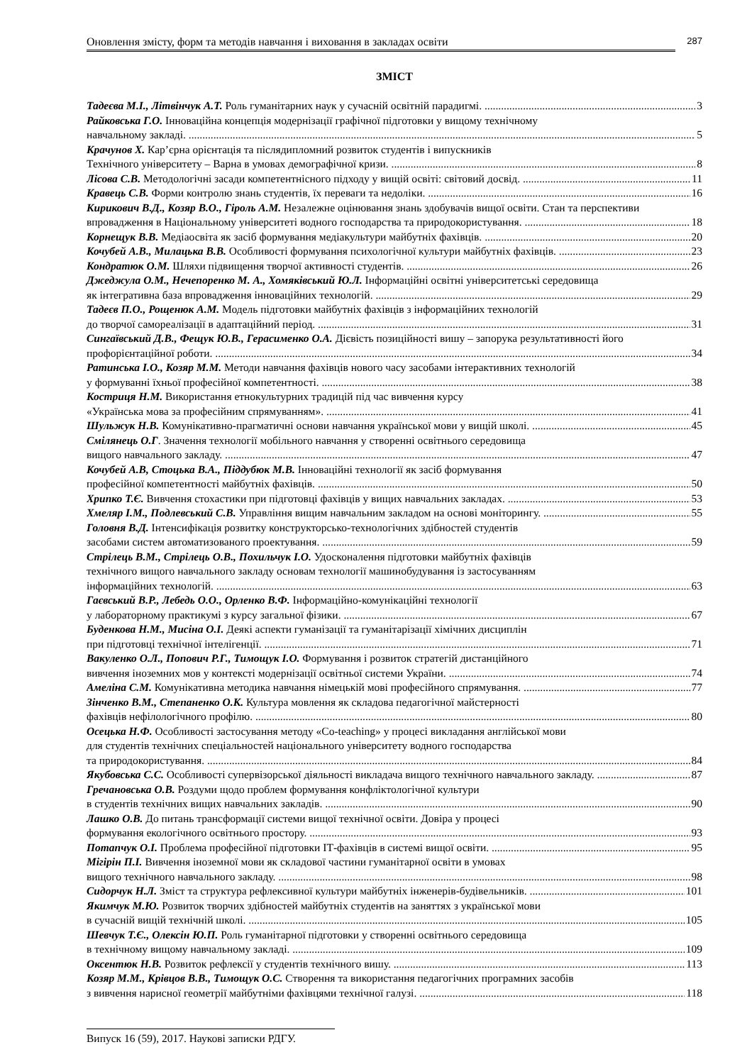Оновлення змісту, форм та методів навчання і виховання в закладах освіти
287
ЗМІСТ
Тадеєва М.І., Літвінчук А.Т. Роль гуманітарних наук у сучасній освітній парадигмі. 3
Райковська Г.О. Інноваційна концепція модернізації графічної підготовки у вищому технічному
навчальному закладі. 5
Крачунов Х. Кар’єрна орієнтація та післядипломний розвиток студентів і випускників
Технічного університету – Варна в умовах демографічної кризи. 8
Лісова С.В. Методологічні засади компетентнісного підходу у вищій освіті: світовий досвід. 11
Кравець С.В. Форми контролю знань студентів, їх переваги та недоліки. 16
Кирикович В.Д., Козяр В.О., Гіроль А.М. Незалежне оцінювання знань здобувачів вищої освіти. Стан та перспективи
впровадження в Національному університеті водного господарства та природокористування. 18
Корнещук В.В. Медіаосвіта як засіб формування медіакультури майбутніх фахівців. 20
Кочубей А.В., Милацька В.В. Особливості формування психологічної культури майбутніх фахівців. 23
Кондратюк О.М. Шляхи підвищення творчої активності студентів. 26
Джеджула О.М., Нечепоренко М. А., Хомяківський Ю.Л. Інформаційні освітні університетські середовища
як інтегративна база впровадження інноваційних технологій. 29
Тадеєв П.О., Рощенюк А.М. Модель підготовки майбутніх фахівців з інформаційних технологій
до творчої самореалізації в адаптаційний період. 31
Сингаївський Д.В., Фещук Ю.В., Герасименко О.А. Дієвість позиційності вишу – запорука результативності його
профорієнтаційної роботи. 34
Ратинська І.О., Козяр М.М. Методи навчання фахівців нового часу засобами інтерактивних технологій
у формуванні їхньої професійної компетентності. 38
Костриця Н.М. Використання етнокультурних традицій під час вивчення курсу
«Українська мова за професійним спрямуванням». 41
Шульжук Н.В. Комунікативно-прагматичні основи навчання української мови у вищій школі. 45
Смілянець О.Г. Значення технології мобільного навчання у створенні освітнього середовища
вищого навчального закладу. 47
Кочубей А.В, Стоцька В.А., Піддубюк М.В. Інноваційні технології як засіб формування
професійної компетентності майбутніх фахівців. 50
Хрипко Т.Є. Вивчення стохастики при підготовці фахівців у вищих навчальних закладах. 53
Хмеляр І.М., Подлевський С.В. Управління вищим навчальним закладом на основі моніторингу. 55
Головня В.Д. Інтенсифікація розвитку конструкторсько-технологічних здібностей студентів
засобами систем автоматизованого проектування. 59
Стрілець В.М., Стрілець О.В., Похильчук І.О. Удосконалення підготовки майбутніх фахівців
технічного вищого навчального закладу основам технології машинобудування із застосуванням
інформаційних технологій. 63
Гаєвський В.Р., Лебедь О.О., Орленко В.Ф. Інформаційно-комунікаційні технології
у лабораторному практикумі з курсу загальної фізики. 67
Буденкова Н.М., Мисіна О.І. Деякі аспекти гуманізації та гуманітарізації хімічних дисциплін
при підготовці технічної інтелігенції. 71
Вакуленко О.Л., Попович Р.Г., Тимощук І.О. Формування і розвиток стратегій дистанційного
вивчення іноземних мов у контексті модернізації освітньої системи України. 74
Амеліна С.М. Комунікативна методика навчання німецькій мові професійного спрямування. 77
Зінченко В.М., Степаненко О.К. Культура мовлення як складова педагогічної майстерності
фахівців нефілологічного профілю. 80
Осецька Н.Ф. Особливості застосування методу «Co-teaching» у процесі викладання англійської мови
для студентів технічних спеціальностей національного університету водного господарства
та природокористування. 84
Якубовська С.С. Особливості супервізорської діяльності викладача вищого технічного навчального закладу. 87
Гречановська О.В. Роздуми щодо проблем формування конфліктологічної культури
в студентів технічних вищих навчальних закладів. 90
Лашко О.В. До питань трансформації системи вищої технічної освіти. Довіра у процесі
формування екологічного освітнього простору. 93
Потапчук О.І. Проблема професійної підготовки ІТ-фахівців в системі вищої освіти. 95
Мігірін П.І. Вивчення іноземної мови як складової частини гуманітарної освіти в умовах
вищого технічного навчального закладу. 98
Сидорчук Н.Л. Зміст та структура рефлексивної культури майбутніх інженерів-будівельників. 101
Якимчук М.Ю. Розвиток творчих здібностей майбутніх студентів на заняттях з української мови
в сучасній вищій технічній школі. 105
Шевчук Т.Є., Олексін Ю.П. Роль гуманітарної підготовки у створенні освітнього середовища
в технічному вищому навчальному закладі. 109
Оксентюк Н.В. Розвиток рефлексії у студентів технічного вишу. 113
Козяр М.М., Крівцов В.В., Тимощук О.С. Створення та використання педагогічних програмних засобів
з вивчення нарисної геометрії майбутніми фахівцями технічної галузі. 118
Випуск 16 (59), 2017. Наукові записки РДГУ.